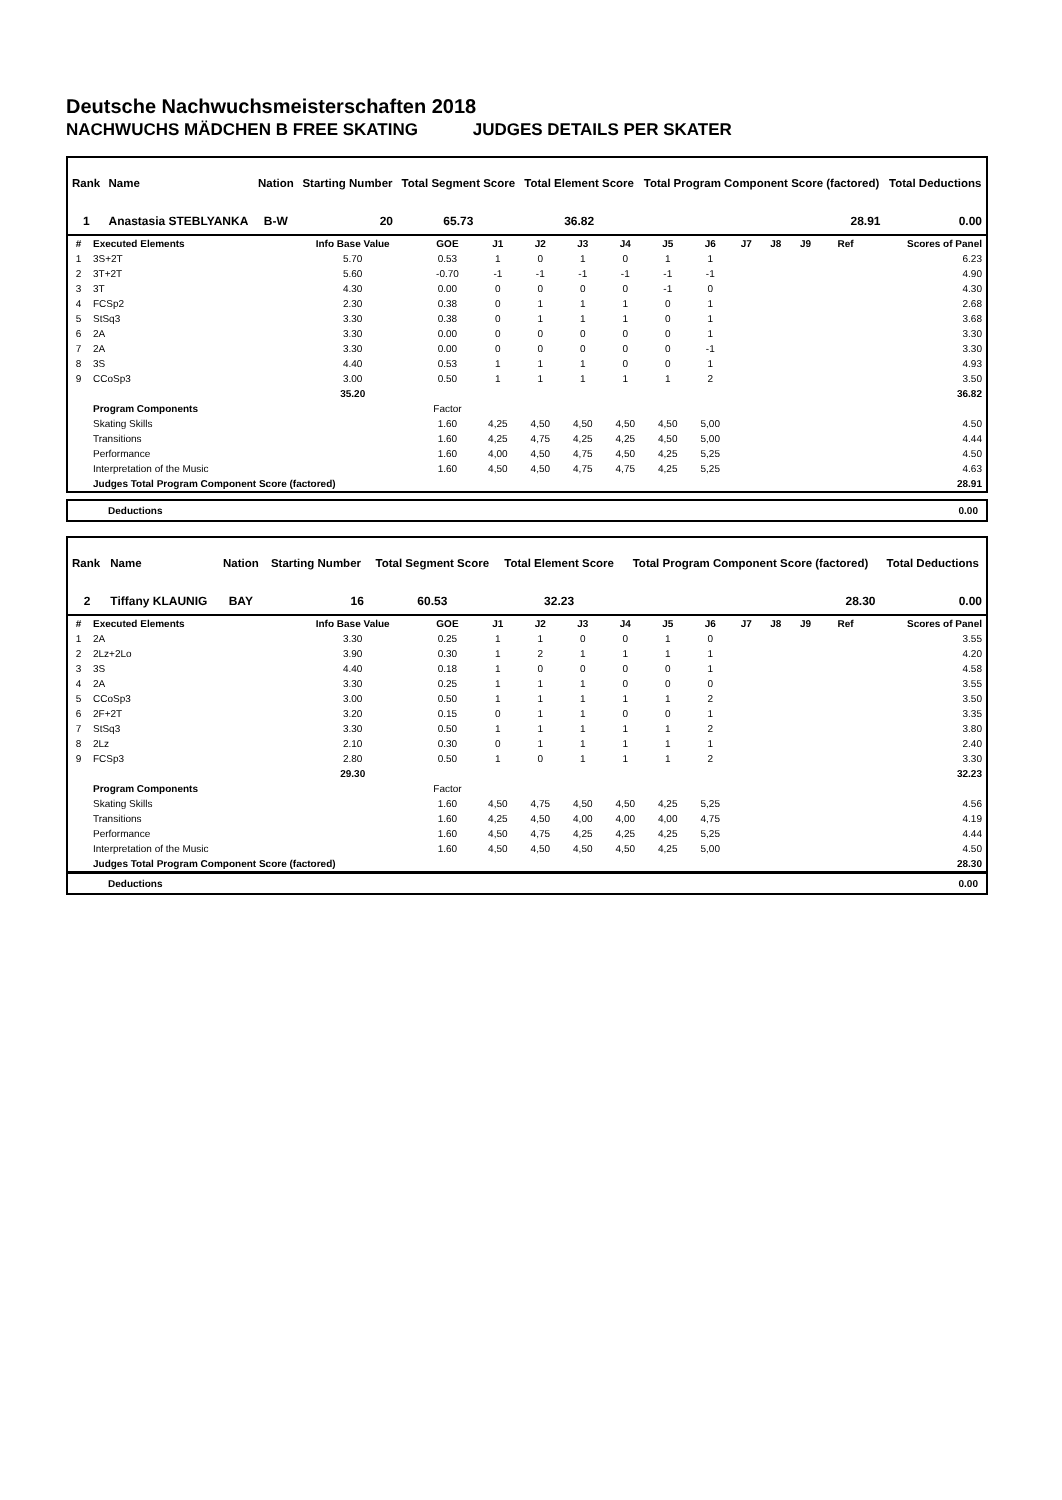Deutsche Nachwuchsmeisterschaften 2018
NACHWUCHS MÄDCHEN B FREE SKATING JUDGES DETAILS PER SKATER
| Rank | Name | Nation | Starting Number | Total Segment Score | Total Element Score | Total Program Component Score (factored) | Total Deductions |
| --- | --- | --- | --- | --- | --- | --- | --- |
| 1 | Anastasia STEBLYANKA | B-W | 20 | 65.73 | 36.82 | 28.91 | 0.00 |
| # | Executed Elements | Info Base Value | GOE | J1 | J2 | J3 | J4 | J5 | J6 | J7 | J8 | J9 | Ref | Scores of Panel |
| --- | --- | --- | --- | --- | --- | --- | --- | --- | --- | --- | --- | --- | --- | --- |
| 1 | 3S+2T | 5.70 | 0.53 | 1 | 0 | 1 | 0 | 1 | 1 | | | | | 6.23 |
| 2 | 3T+2T | 5.60 | -0.70 | -1 | -1 | -1 | -1 | -1 | -1 | | | | | 4.90 |
| 3 | 3T | 4.30 | 0.00 | 0 | 0 | 0 | 0 | -1 | 0 | | | | | 4.30 |
| 4 | FCSp2 | 2.30 | 0.38 | 0 | 1 | 1 | 1 | 0 | 1 | | | | | 2.68 |
| 5 | StSq3 | 3.30 | 0.38 | 0 | 1 | 1 | 1 | 0 | 1 | | | | | 3.68 |
| 6 | 2A | 3.30 | 0.00 | 0 | 0 | 0 | 0 | 0 | 1 | | | | | 3.30 |
| 7 | 2A | 3.30 | 0.00 | 0 | 0 | 0 | 0 | 0 | -1 | | | | | 3.30 |
| 8 | 3S | 4.40 | 0.53 | 1 | 1 | 1 | 0 | 0 | 1 | | | | | 4.93 |
| 9 | CCoSp3 | 3.00 | 0.50 | 1 | 1 | 1 | 1 | 1 | 2 | | | | | 3.50 |
| | | 35.20 | | | | | | | | | | | | 36.82 |
| | Program Components | | Factor | | | | | | | | | | | |
| | Skating Skills | | 1.60 | 4,25 | 4,50 | 4,50 | 4,50 | 4,50 | 5,00 | | | | | 4.50 |
| | Transitions | | 1.60 | 4,25 | 4,75 | 4,25 | 4,25 | 4,50 | 5,00 | | | | | 4.44 |
| | Performance | | 1.60 | 4,00 | 4,50 | 4,75 | 4,50 | 4,25 | 5,25 | | | | | 4.50 |
| | Interpretation of the Music | | 1.60 | 4,50 | 4,50 | 4,75 | 4,75 | 4,25 | 5,25 | | | | | 4.63 |
| | Judges Total Program Component Score (factored) | | | | | | | | | | | | | 28.91 |
Deductions 0.00
| Rank | Name | Nation | Starting Number | Total Segment Score | Total Element Score | Total Program Component Score (factored) | Total Deductions |
| --- | --- | --- | --- | --- | --- | --- | --- |
| 2 | Tiffany KLAUNIG | BAY | 16 | 60.53 | 32.23 | 28.30 | 0.00 |
| # | Executed Elements | Info Base Value | GOE | J1 | J2 | J3 | J4 | J5 | J6 | J7 | J8 | J9 | Ref | Scores of Panel |
| --- | --- | --- | --- | --- | --- | --- | --- | --- | --- | --- | --- | --- | --- | --- |
| 1 | 2A | 3.30 | 0.25 | 1 | 1 | 0 | 0 | 1 | 0 | | | | | 3.55 |
| 2 | 2Lz+2Lo | 3.90 | 0.30 | 1 | 2 | 1 | 1 | 1 | 1 | | | | | 4.20 |
| 3 | 3S | 4.40 | 0.18 | 1 | 0 | 0 | 0 | 0 | 1 | | | | | 4.58 |
| 4 | 2A | 3.30 | 0.25 | 1 | 1 | 1 | 0 | 0 | 0 | | | | | 3.55 |
| 5 | CCoSp3 | 3.00 | 0.50 | 1 | 1 | 1 | 1 | 1 | 2 | | | | | 3.50 |
| 6 | 2F+2T | 3.20 | 0.15 | 0 | 1 | 1 | 0 | 0 | 1 | | | | | 3.35 |
| 7 | StSq3 | 3.30 | 0.50 | 1 | 1 | 1 | 1 | 1 | 2 | | | | | 3.80 |
| 8 | 2Lz | 2.10 | 0.30 | 0 | 1 | 1 | 1 | 1 | 1 | | | | | 2.40 |
| 9 | FCSp3 | 2.80 | 0.50 | 1 | 0 | 1 | 1 | 1 | 2 | | | | | 3.30 |
| | | 29.30 | | | | | | | | | | | | 32.23 |
| | Program Components | | Factor | | | | | | | | | | | |
| | Skating Skills | | 1.60 | 4,50 | 4,75 | 4,50 | 4,50 | 4,25 | 5,25 | | | | | 4.56 |
| | Transitions | | 1.60 | 4,25 | 4,50 | 4,00 | 4,00 | 4,00 | 4,75 | | | | | 4.19 |
| | Performance | | 1.60 | 4,50 | 4,75 | 4,25 | 4,25 | 4,25 | 5,25 | | | | | 4.44 |
| | Interpretation of the Music | | 1.60 | 4,50 | 4,50 | 4,50 | 4,50 | 4,25 | 5,00 | | | | | 4.50 |
| | Judges Total Program Component Score (factored) | | | | | | | | | | | | | 28.30 |
Deductions 0.00